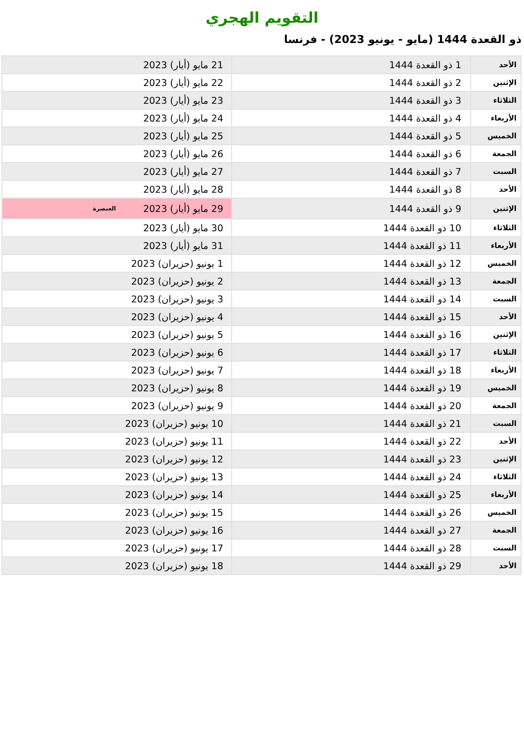التقويم الهجري
ذو القعدة 1444 (مايو - يونيو 2023) - فرنسا
| الأحد | 1 ذو القعدة 1444 | 21 مايو (أيار) 2023 |
| الإثنين | 2 ذو القعدة 1444 | 22 مايو (أيار) 2023 |
| الثلاثاء | 3 ذو القعدة 1444 | 23 مايو (أيار) 2023 |
| الأربعاء | 4 ذو القعدة 1444 | 24 مايو (أيار) 2023 |
| الخميس | 5 ذو القعدة 1444 | 25 مايو (أيار) 2023 |
| الجمعة | 6 ذو القعدة 1444 | 26 مايو (أيار) 2023 |
| السبت | 7 ذو القعدة 1444 | 27 مايو (أيار) 2023 |
| الأحد | 8 ذو القعدة 1444 | 28 مايو (أيار) 2023 |
| الإثنين | 9 ذو القعدة 1444 | 29 مايو (أيار) 2023 العنصرة |
| الثلاثاء | 10 ذو القعدة 1444 | 30 مايو (أيار) 2023 |
| الأربعاء | 11 ذو القعدة 1444 | 31 مايو (أيار) 2023 |
| الخميس | 12 ذو القعدة 1444 | 1 يونيو (حزيران) 2023 |
| الجمعة | 13 ذو القعدة 1444 | 2 يونيو (حزيران) 2023 |
| السبت | 14 ذو القعدة 1444 | 3 يونيو (حزيران) 2023 |
| الأحد | 15 ذو القعدة 1444 | 4 يونيو (حزيران) 2023 |
| الإثنين | 16 ذو القعدة 1444 | 5 يونيو (حزيران) 2023 |
| الثلاثاء | 17 ذو القعدة 1444 | 6 يونيو (حزيران) 2023 |
| الأربعاء | 18 ذو القعدة 1444 | 7 يونيو (حزيران) 2023 |
| الخميس | 19 ذو القعدة 1444 | 8 يونيو (حزيران) 2023 |
| الجمعة | 20 ذو القعدة 1444 | 9 يونيو (حزيران) 2023 |
| السبت | 21 ذو القعدة 1444 | 10 يونيو (حزيران) 2023 |
| الأحد | 22 ذو القعدة 1444 | 11 يونيو (حزيران) 2023 |
| الإثنين | 23 ذو القعدة 1444 | 12 يونيو (حزيران) 2023 |
| الثلاثاء | 24 ذو القعدة 1444 | 13 يونيو (حزيران) 2023 |
| الأربعاء | 25 ذو القعدة 1444 | 14 يونيو (حزيران) 2023 |
| الخميس | 26 ذو القعدة 1444 | 15 يونيو (حزيران) 2023 |
| الجمعة | 27 ذو القعدة 1444 | 16 يونيو (حزيران) 2023 |
| السبت | 28 ذو القعدة 1444 | 17 يونيو (حزيران) 2023 |
| الأحد | 29 ذو القعدة 1444 | 18 يونيو (حزيران) 2023 |